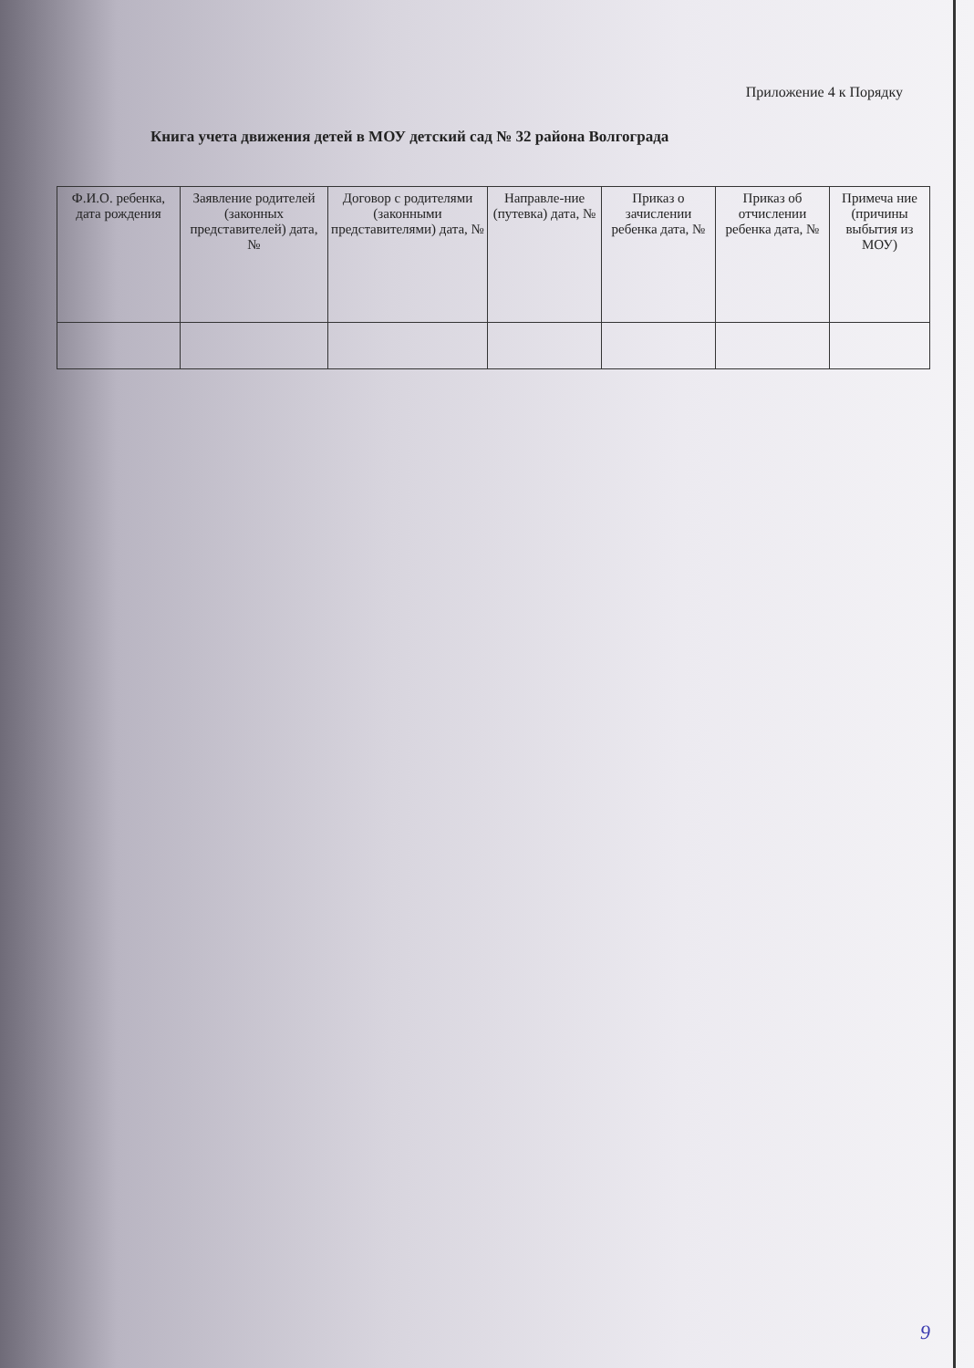Приложение 4 к Порядку
Книга учета движения детей в МОУ детский сад № 32 района Волгограда
| Ф.И.О. ребенка, дата рождения | Заявление родителей (законных представителей) дата, № | Договор с родителями (законными представителями) дата, № | Направле-ние (путевка) дата, № | Приказ о зачислении ребенка дата, № | Приказ об отчислении ребенка дата, № | Примеча ние (причины выбытия из МОУ) |
| --- | --- | --- | --- | --- | --- | --- |
9